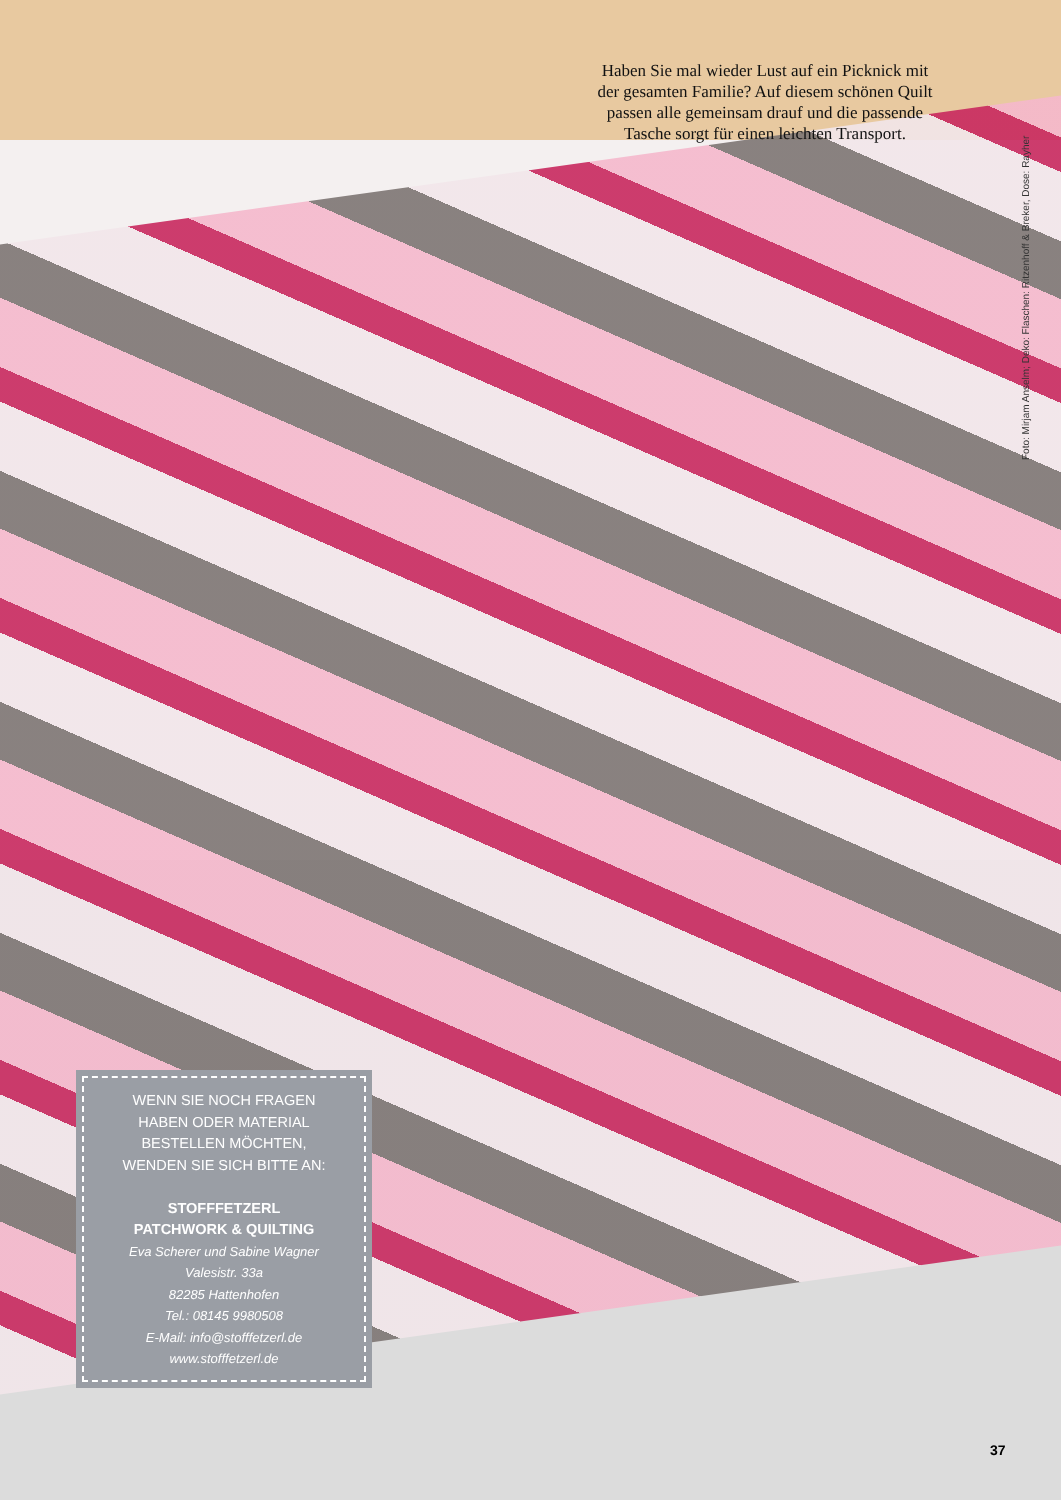Haben Sie mal wieder Lust auf ein Picknick mit der gesamten Familie? Auf diesem schönen Quilt passen alle gemeinsam drauf und die passende Tasche sorgt für einen leichten Transport.
Foto: Mirjam Anselm; Deko: Flaschen: Ritzenhoff & Breker, Dose: Rayher
WENN SIE NOCH FRAGEN
HABEN ODER MATERIAL
BESTELLEN MÖCHTEN,
WENDEN SIE SICH BITTE AN:
STOFFFETZERL
PATCHWORK & QUILTING
Eva Scherer und Sabine Wagner
Valesistr. 33a
82285 Hattenhofen
Tel.: 08145 9980508
E-Mail: info@stofffetzerl.de
www.stofffetzerl.de
37